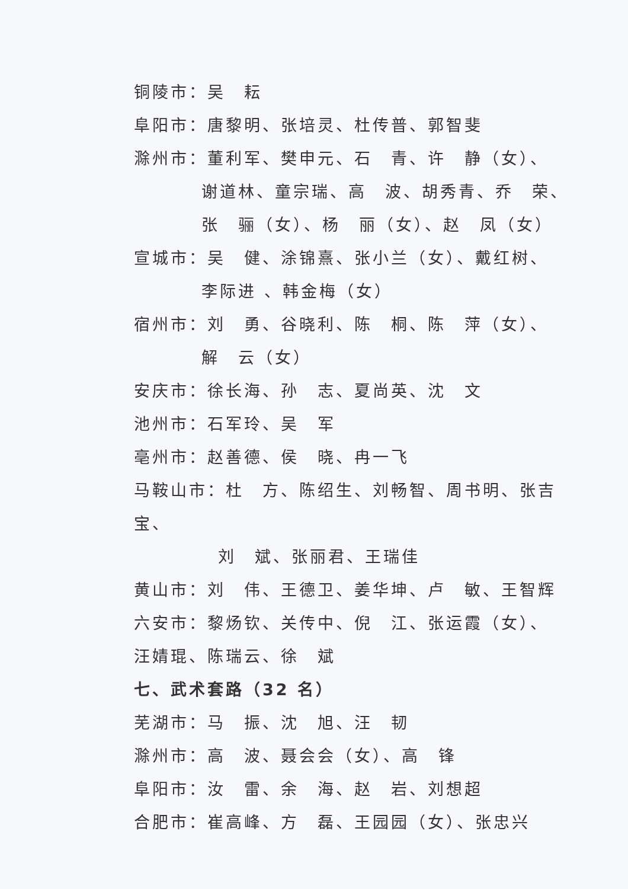铜陵市：吴　耘
阜阳市：唐黎明、张培灵、杜传普、郭智斐
滁州市：董利军、樊申元、石　青、许　静（女）、
谢道林、童宗瑞、高　波、胡秀青、乔　荣、
张　骊（女）、杨　丽（女）、赵　凤（女）
宣城市：吴　健、涂锦熹、张小兰（女）、戴红树、
李际进 、韩金梅（女）
宿州市：刘　勇、谷晓利、陈　桐、陈　萍（女）、
解　云（女）
安庆市：徐长海、孙　志、夏尚英、沈　文
池州市：石军玲、吴　军
亳州市：赵善德、侯　晓、冉一飞
马鞍山市：杜　方、陈绍生、刘畅智、周书明、张吉宝、
刘　斌、张丽君、王瑞佳
黄山市：刘　伟、王德卫、姜华坤、卢　敏、王智辉
六安市：黎炀钦、关传中、倪　江、张运霞（女）、
汪婧琨、陈瑞云、徐　斌
七、武术套路（32 名）
芜湖市：马　振、沈　旭、汪　韧
滁州市：高　波、聂会会（女）、高　锋
阜阳市：汝　雷、余　海、赵　岩、刘想超
合肥市：崔高峰、方　磊、王园园（女）、张忠兴